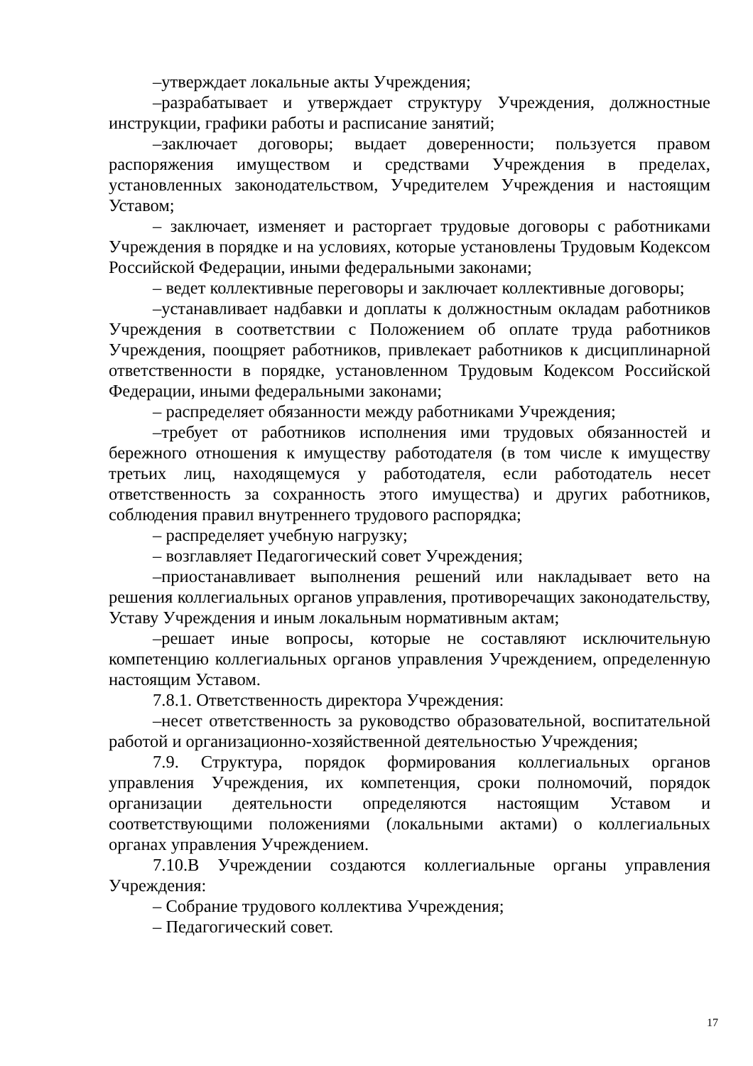–утверждает локальные акты Учреждения;
–разрабатывает и утверждает структуру Учреждения, должностные инструкции, графики работы и расписание занятий;
–заключает договоры; выдает доверенности; пользуется правом распоряжения имуществом и средствами Учреждения в пределах, установленных законодательством, Учредителем Учреждения и настоящим Уставом;
– заключает, изменяет и расторгает трудовые договоры с работниками Учреждения в порядке и на условиях, которые установлены Трудовым Кодексом Российской Федерации, иными федеральными законами;
– ведет коллективные переговоры и заключает коллективные договоры;
–устанавливает надбавки и доплаты к должностным окладам работников Учреждения в соответствии с Положением об оплате труда работников Учреждения, поощряет работников, привлекает работников к дисциплинарной ответственности в порядке, установленном Трудовым Кодексом Российской Федерации, иными федеральными законами;
– распределяет обязанности между работниками Учреждения;
–требует от работников исполнения ими трудовых обязанностей и бережного отношения к имуществу работодателя (в том числе к имуществу третьих лиц, находящемуся у работодателя, если работодатель несет ответственность за сохранность этого имущества) и других работников, соблюдения правил внутреннего трудового распорядка;
– распределяет учебную нагрузку;
– возглавляет Педагогический совет Учреждения;
–приостанавливает выполнения решений или накладывает вето на решения коллегиальных органов управления, противоречащих законодательству, Уставу Учреждения и иным локальным нормативным актам;
–решает иные вопросы, которые не составляют исключительную компетенцию коллегиальных органов управления Учреждением, определенную настоящим Уставом.
7.8.1. Ответственность директора Учреждения:
–несет ответственность за руководство образовательной, воспитательной работой и организационно-хозяйственной деятельностью Учреждения;
7.9. Структура, порядок формирования коллегиальных органов управления Учреждения, их компетенция, сроки полномочий, порядок организации деятельности определяются настоящим Уставом и соответствующими положениями (локальными актами) о коллегиальных органах управления Учреждением.
7.10.В Учреждении создаются коллегиальные органы управления Учреждения:
– Собрание трудового коллектива Учреждения;
– Педагогический совет.
17